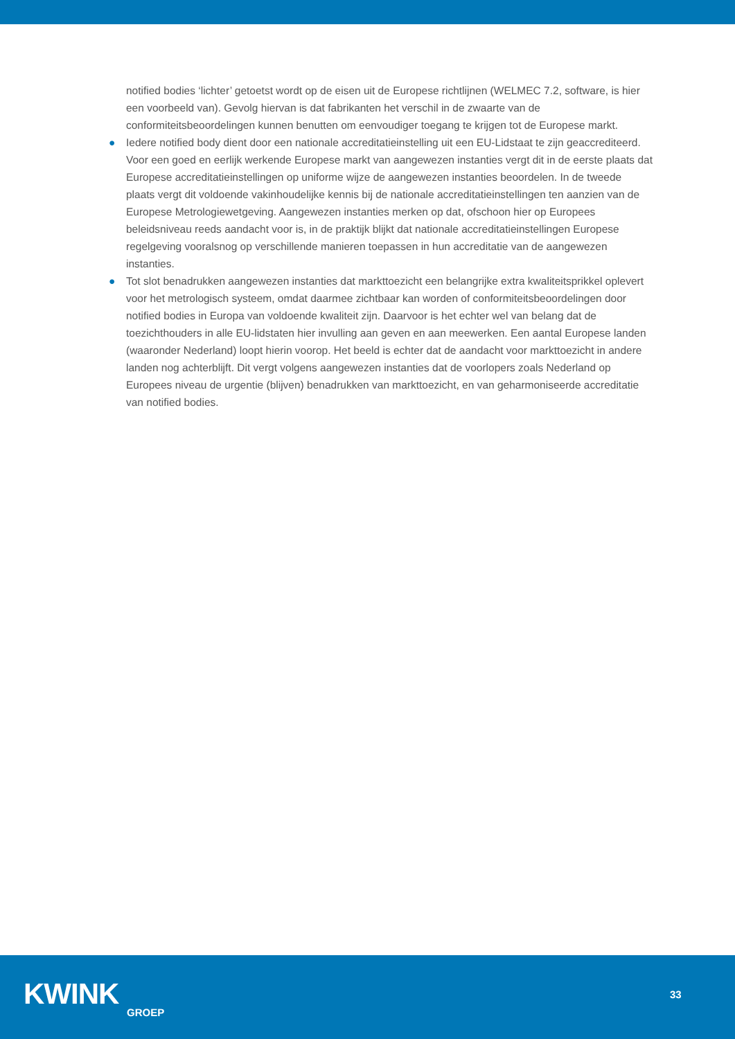notified bodies ‘lichter’ getoetst wordt op de eisen uit de Europese richtlijnen (WELMEC 7.2, software, is hier een voorbeeld van). Gevolg hiervan is dat fabrikanten het verschil in de zwaarte van de conformiteitsbeoordelingen kunnen benutten om eenvoudiger toegang te krijgen tot de Europese markt.
● Iedere notified body dient door een nationale accreditatieinstelling uit een EU-Lidstaat te zijn geaccrediteerd. Voor een goed en eerlijk werkende Europese markt van aangewezen instanties vergt dit in de eerste plaats dat Europese accreditatieinstellingen op uniforme wijze de aangewezen instanties beoordelen. In de tweede plaats vergt dit voldoende vakinhoudelijke kennis bij de nationale accreditatieinstellingen ten aanzien van de Europese Metrologiewetgeving. Aangewezen instanties merken op dat, ofschoon hier op Europees beleidsniveau reeds aandacht voor is, in de praktijk blijkt dat nationale accreditatieinstellingen Europese regelgeving vooralsnog op verschillende manieren toepassen in hun accreditatie van de aangewezen instanties.
● Tot slot benadrukken aangewezen instanties dat markttoezicht een belangrijke extra kwaliteitsprikkel oplevert voor het metrologisch systeem, omdat daarmee zichtbaar kan worden of conformiteitsbeoordelingen door notified bodies in Europa van voldoende kwaliteit zijn. Daarvoor is het echter wel van belang dat de toezichthouders in alle EU-lidstaten hier invulling aan geven en aan meewerken. Een aantal Europese landen (waaronder Nederland) loopt hierin voorop. Het beeld is echter dat de aandacht voor markttoezicht in andere landen nog achterblijft. Dit vergt volgens aangewezen instanties dat de voorlopers zoals Nederland op Europees niveau de urgentie (blijven) benadrukken van markttoezicht, en van geharmoniseerde accreditatie van notified bodies.
KWINK
GROEP
33